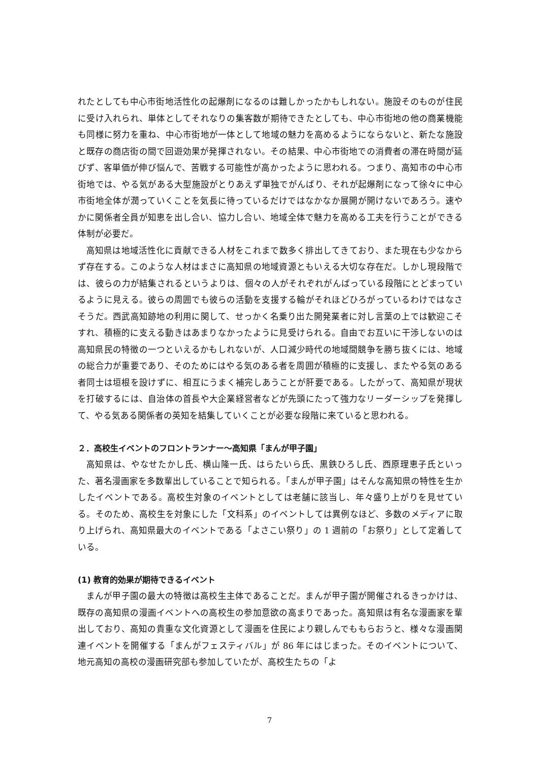れたとしても中心市街地活性化の起爆剤になるのは難しかったかもしれない。施設そのものが住民に受け入れられ、単体としてそれなりの集客数が期待できたとしても、中心市街地の他の商業機能も同様に努力を重ね、中心市街地が一体として地域の魅力を高めるようにならないと、新たな施設と既存の商店街の間で回遊効果が発揮されない。その結果、中心市街地での消費者の滞在時間が延びず、客単価が伸び悩んで、苦戦する可能性が高かったように思われる。つまり、高知市の中心市街地では、やる気がある大型施設がとりあえず単独でがんばり、それが起爆剤になって徐々に中心市街地全体が潤っていくことを気長に待っているだけではなかなか展開が開けないであろう。速やかに関係者全員が知恵を出し合い、協力し合い、地域全体で魅力を高める工夫を行うことができる体制が必要だ。
高知県は地域活性化に貢献できる人材をこれまで数多く排出してきており、また現在も少なからず存在する。このような人材はまさに高知県の地域資源ともいえる大切な存在だ。しかし現段階では、彼らの力が結集されるというよりは、個々の人がそれぞれがんばっている段階にとどまっているように見える。彼らの周囲でも彼らの活動を支援する輪がそれほどひろがっているわけではなさそうだ。西武高知跡地の利用に関して、せっかく名乗り出た開発業者に対し言葉の上では歓迎こそすれ、積極的に支える動きはあまりなかったように見受けられる。自由でお互いに干渉しないのは高知県民の特徴の一つといえるかもしれないが、人口減少時代の地域間競争を勝ち抜くには、地域の総合力が重要であり、そのためにはやる気のある者を周囲が積極的に支援し、またやる気のある者同士は垣根を設けずに、相互にうまく補完しあうことが肝要である。したがって、高知県が現状を打破するには、自治体の首長や大企業経営者などが先頭にたって強力なリーダーシップを発揮して、やる気ある関係者の英知を結集していくことが必要な段階に来ていると思われる。
２．高校生イベントのフロントランナー～高知県「まんが甲子園」
高知県は、やなせたかし氏、横山隆一氏、はらたいら氏、黒鉄ひろし氏、西原理恵子氏といった、著名漫画家を多数輩出していることで知られる。「まんが甲子園」はそんな高知県の特性を生かしたイベントである。高校生対象のイベントとしては老舗に該当し、年々盛り上がりを見せている。そのため、高校生を対象にした「文科系」のイベントしては異例なほど、多数のメディアに取り上げられ、高知県最大のイベントである「よさこい祭り」の 1 週前の「お祭り」として定着している。
(1) 教育的効果が期待できるイベント
まんが甲子園の最大の特徴は高校生主体であることだ。まんが甲子園が開催されるきっかけは、既存の高知県の漫画イベントへの高校生の参加意欲の高まりであった。高知県は有名な漫画家を輩出しており、高知の貴重な文化資源として漫画を住民により親しんでももらおうと、様々な漫画関連イベントを開催する「まんがフェスティバル」が 86 年にはじまった。そのイベントについて、地元高知の高校の漫画研究部も参加していたが、高校生たちの「よ
7